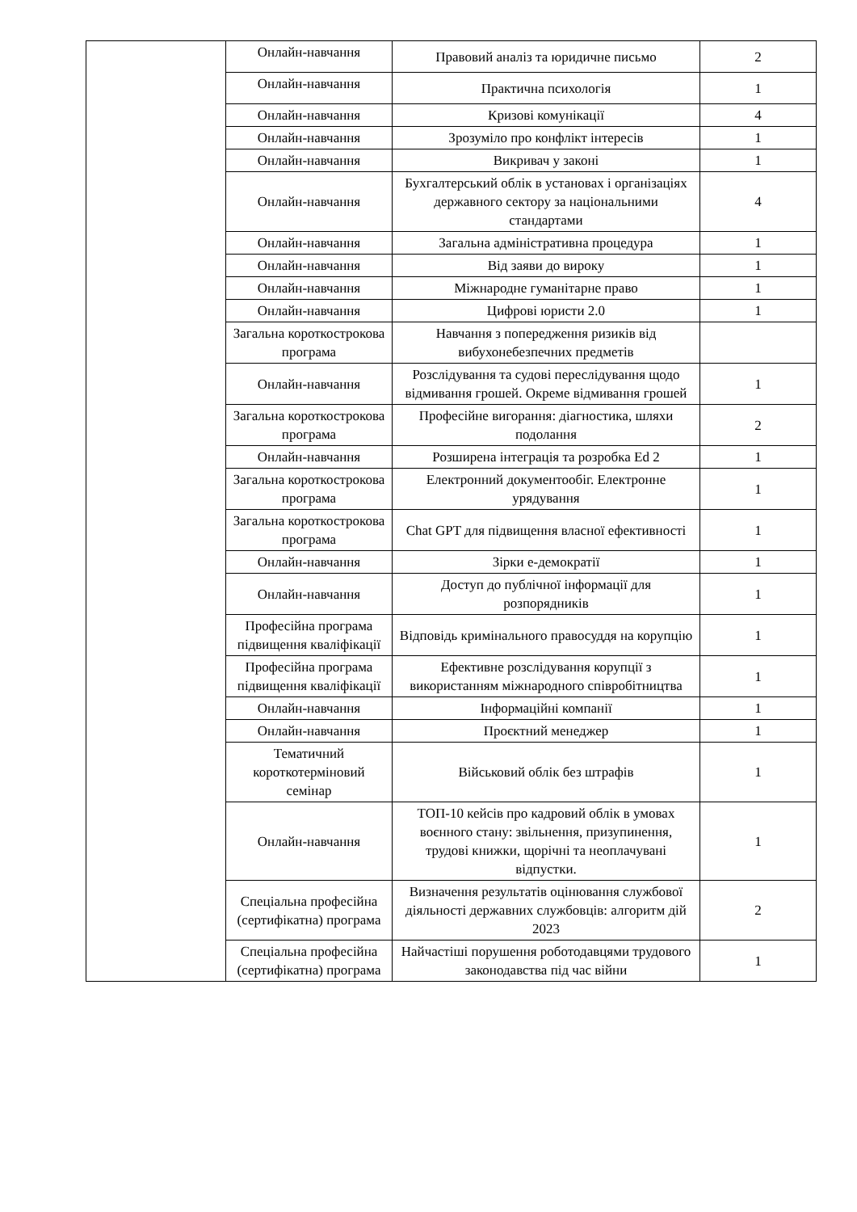| | Онлайн-навчання | Правовий аналіз та юридичне письмо | 2 |
| | Онлайн-навчання | Практична психологія | 1 |
| | Онлайн-навчання | Кризові комунікації | 4 |
| | Онлайн-навчання | Зрозуміло про конфлікт інтересів | 1 |
| | Онлайн-навчання | Викривач у законі | 1 |
| | Онлайн-навчання | Бухгалтерський облік в установах і організаціях державного сектору за національними стандартами | 4 |
| | Онлайн-навчання | Загальна адміністративна процедура | 1 |
| | Онлайн-навчання | Від заяви до вироку | 1 |
| | Онлайн-навчання | Міжнародне гуманітарне право | 1 |
| | Онлайн-навчання | Цифрові юристи 2.0 | 1 |
| | Загальна короткострокова програма | Навчання з попередження ризиків від вибухонебезпечних предметів | |
| | Онлайн-навчання | Розслідування та судові переслідування щодо відмивання грошей. Окреме відмивання грошей | 1 |
| | Загальна короткострокова програма | Професійне вигорання: діагностика, шляхи подолання | 2 |
| | Онлайн-навчання | Розширена інтеграція та розробка Ed 2 | 1 |
| | Загальна короткострокова програма | Електронний документообіг. Електронне урядування | 1 |
| | Загальна короткострокова програма | Chat GPT для підвищення власної ефективності | 1 |
| | Онлайн-навчання | Зірки е-демократії | 1 |
| | Онлайн-навчання | Доступ до публічної інформації для розпорядників | 1 |
| | Професійна програма підвищення кваліфікації | Відповідь кримінального правосуддя на корупцію | 1 |
| | Професійна програма підвищення кваліфікації | Ефективне розслідування корупції з використанням міжнародного співробітництва | 1 |
| | Онлайн-навчання | Інформаційні компанії | 1 |
| | Онлайн-навчання | Проєктний менеджер | 1 |
| | Тематичний короткотерміновий семінар | Військовий облік без штрафів | 1 |
| | Онлайн-навчання | ТОП-10 кейсів про кадровий облік в умовах воєнного стану: звільнення, призупинення, трудові книжки, щорічні та неоплачувані відпустки. | 1 |
| | Спеціальна професійна (сертифікатна) програма | Визначення результатів оцінювання службової діяльності державних службовців: алгоритм дій 2023 | 2 |
| | Спеціальна професійна (сертифікатна) програма | Найчастіші порушення роботодавцями трудового законодавства під час війни | 1 |